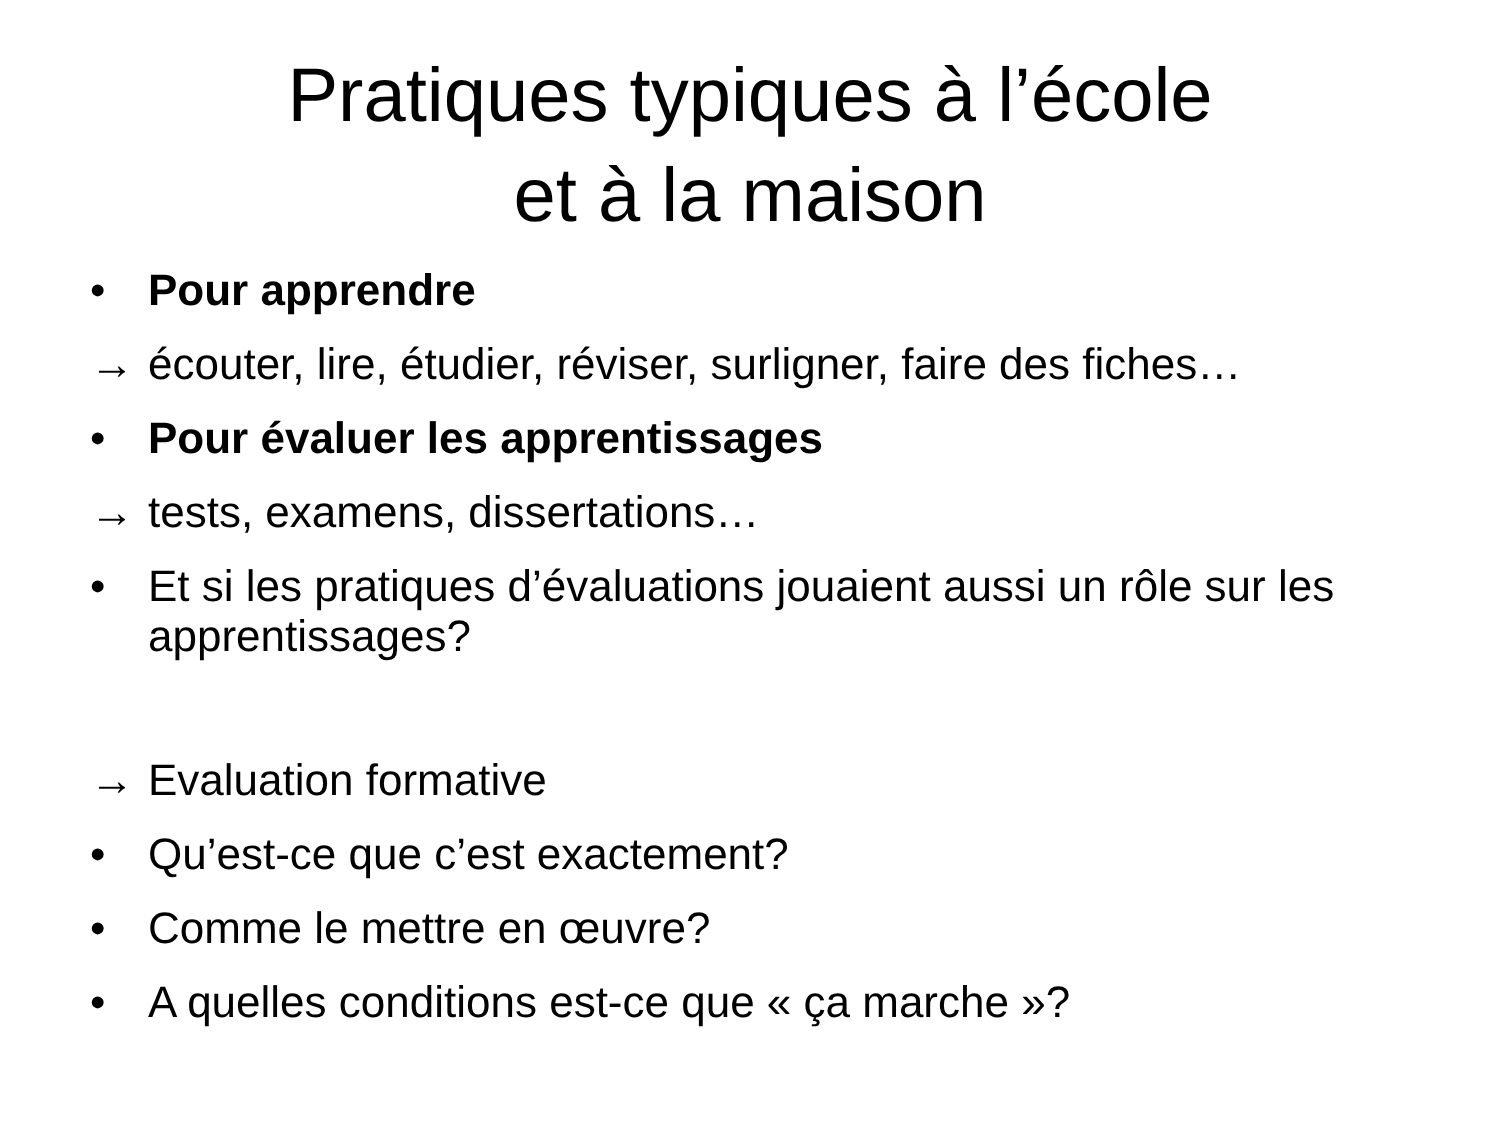Pratiques typiques à l’école
et à la maison
• Pour apprendre
→ écouter, lire, étudier, réviser, surligner, faire des fiches…
• Pour évaluer les apprentissages
→ tests, examens, dissertations…
• Et si les pratiques d’évaluations jouaient aussi un rôle sur les apprentissages?
→ Evaluation formative
• Qu’est-ce que c’est exactement?
• Comme le mettre en œuvre?
• A quelles conditions est-ce que « ça marche »?